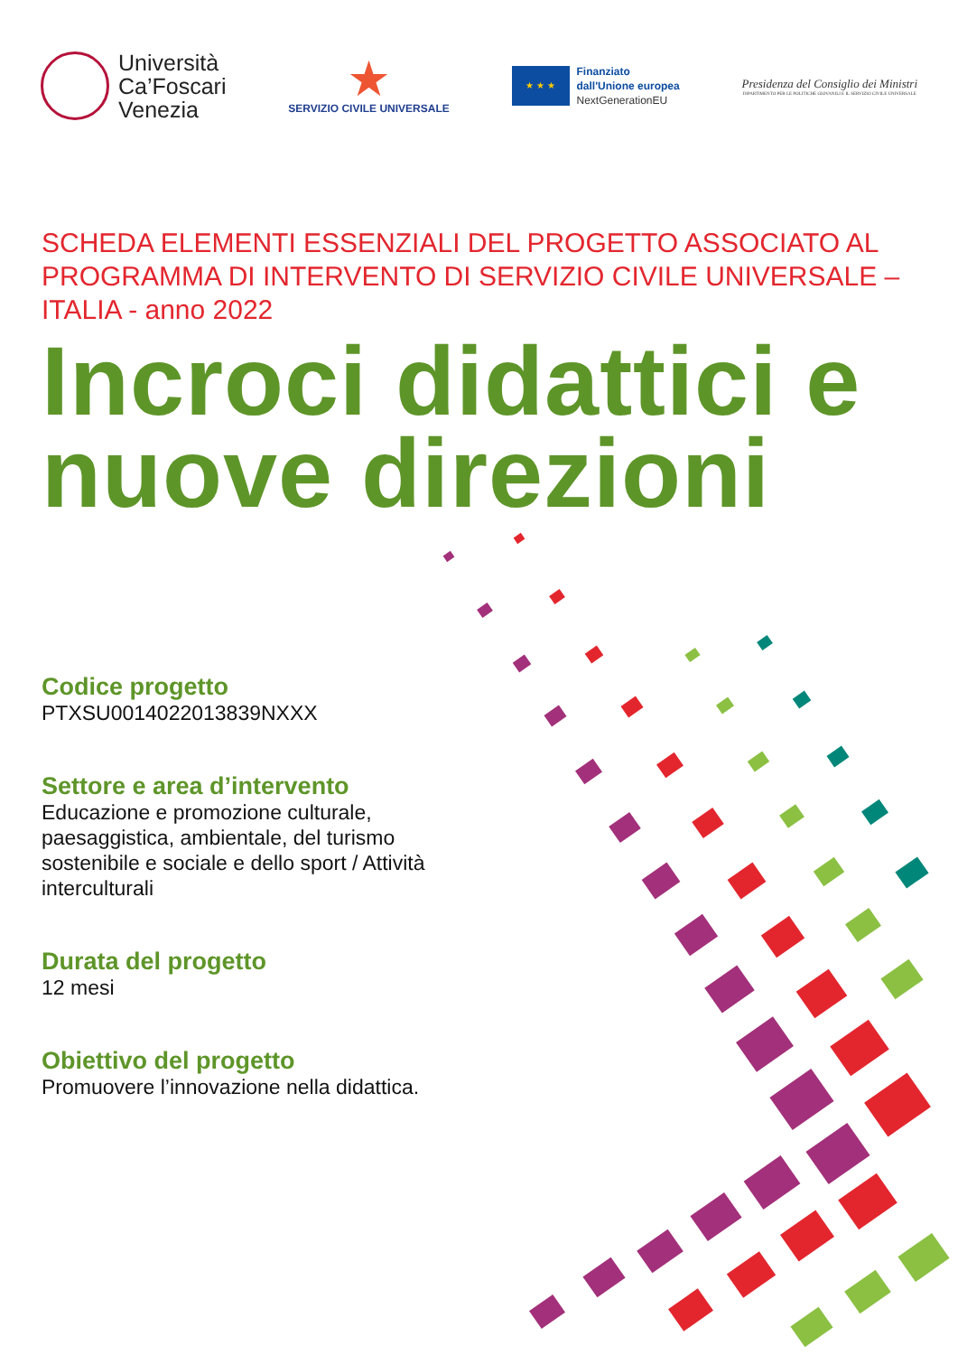Università
Ca’Foscari
Venezia
★
SERVIZIO CIVILE UNIVERSALE
★ ★ ★
Finanziato
dall'Unione europea
NextGenerationEU
Presidenza del Consiglio dei Ministri
DIPARTIMENTO PER LE POLITICHE GIOVANILI E IL SERVIZIO CIVILE UNIVERSALE
SCHEDA ELEMENTI ESSENZIALI DEL PROGETTO ASSOCIATO AL PROGRAMMA DI INTERVENTO DI SERVIZIO CIVILE UNIVERSALE – ITALIA - anno 2022
Incroci didattici e nuove direzioni
Codice progetto
PTXSU0014022013839NXXX
Settore e area d’intervento
Educazione e promozione culturale, paesaggistica, ambientale, del turismo sostenibile e sociale e dello sport / Attività interculturali
Durata del progetto
12 mesi
Obiettivo del progetto
Promuovere l’innovazione nella didattica.